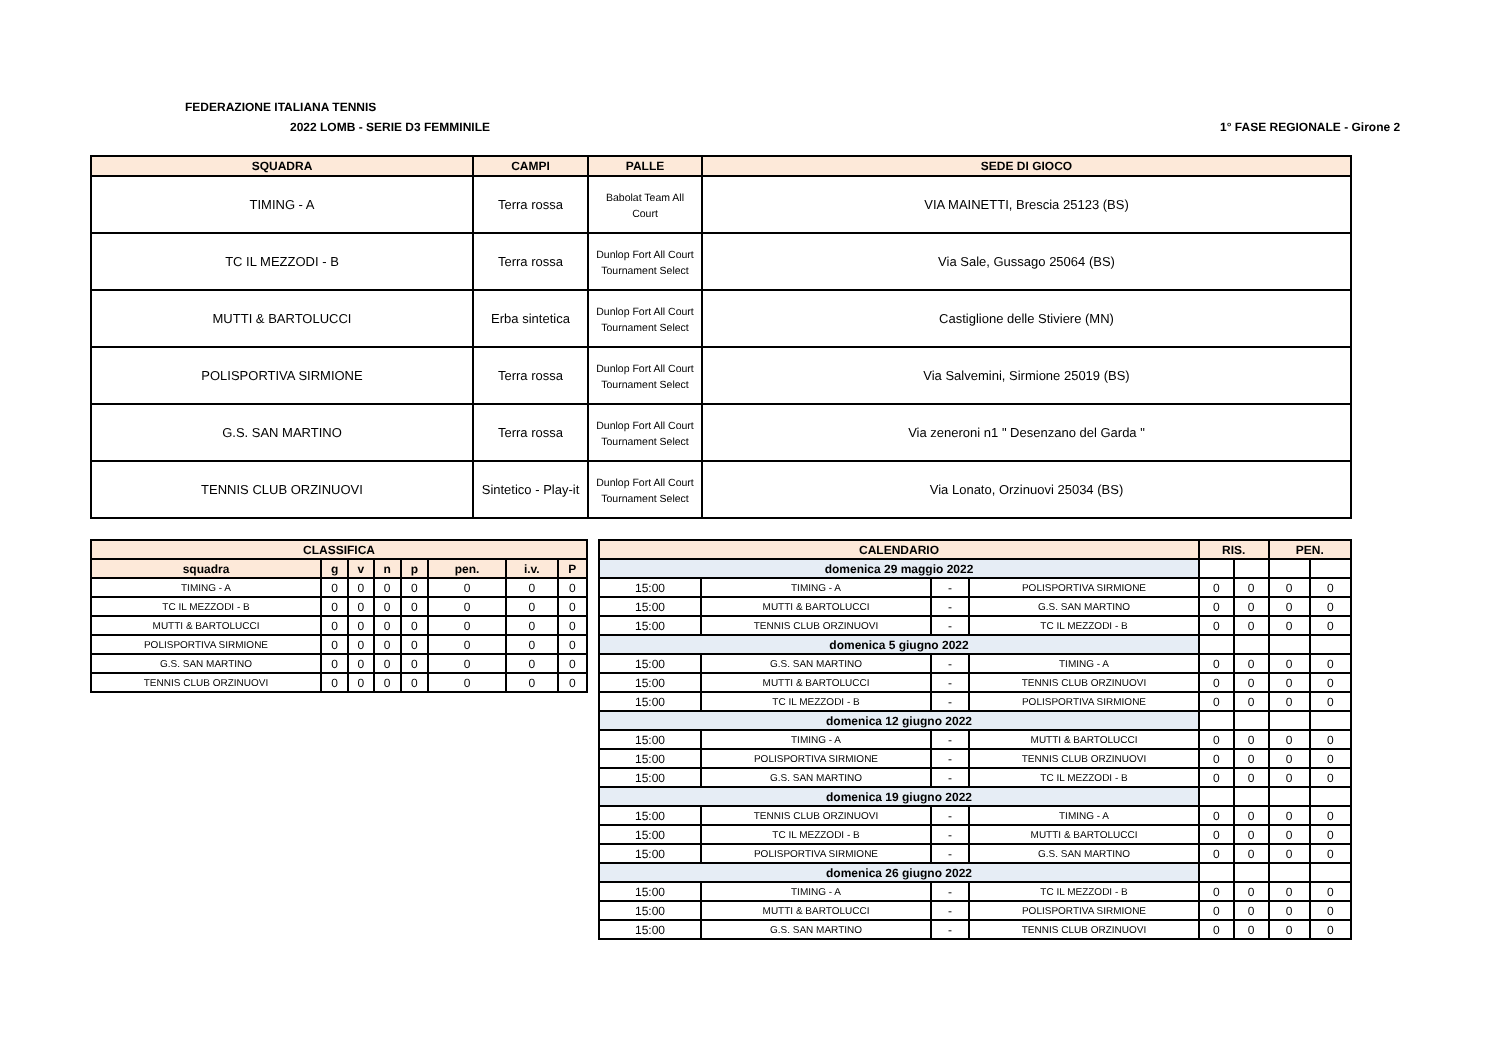FEDERAZIONE ITALIANA TENNIS
2022 LOMB - SERIE D3 FEMMINILE 1° FASE REGIONALE - Girone 2
| SQUADRA | CAMPI | PALLE | SEDE DI GIOCO |
| --- | --- | --- | --- |
| TIMING - A | Terra rossa | Babolat Team All Court | VIA MAINETTI, Brescia 25123 (BS) |
| TC IL MEZZODI - B | Terra rossa | Dunlop Fort All Court Tournament Select | Via Sale, Gussago 25064 (BS) |
| MUTTI & BARTOLUCCI | Erba sintetica | Dunlop Fort All Court Tournament Select | Castiglione delle Stiviere (MN) |
| POLISPORTIVA SIRMIONE | Terra rossa | Dunlop Fort All Court Tournament Select | Via Salvemini, Sirmione 25019 (BS) |
| G.S. SAN MARTINO | Terra rossa | Dunlop Fort All Court Tournament Select | Via zeneroni n1 " Desenzano del Garda " |
| TENNIS CLUB ORZINUOVI | Sintetico - Play-it | Dunlop Fort All Court Tournament Select | Via Lonato, Orzinuovi 25034 (BS) |
| CLASSIFICA | | | | | | | |
| --- | --- | --- | --- | --- | --- | --- | --- |
| squadra | g | v | n | p | pen. | i.v. | P |
| TIMING - A | 0 | 0 | 0 | 0 | 0 | 0 | 0 |
| TC IL MEZZODI - B | 0 | 0 | 0 | 0 | 0 | 0 | 0 |
| MUTTI & BARTOLUCCI | 0 | 0 | 0 | 0 | 0 | 0 | 0 |
| POLISPORTIVA SIRMIONE | 0 | 0 | 0 | 0 | 0 | 0 | 0 |
| G.S. SAN MARTINO | 0 | 0 | 0 | 0 | 0 | 0 | 0 |
| TENNIS CLUB ORZINUOVI | 0 | 0 | 0 | 0 | 0 | 0 | 0 |
| CALENDARIO | | | | RIS. | | PEN. | |
| --- | --- | --- | --- | --- | --- | --- | --- |
| domenica 29 maggio 2022 | | | | | | | |
| 15:00 | TIMING - A | - | POLISPORTIVA SIRMIONE | 0 | 0 | 0 | 0 |
| 15:00 | MUTTI & BARTOLUCCI | - | G.S. SAN MARTINO | 0 | 0 | 0 | 0 |
| 15:00 | TENNIS CLUB ORZINUOVI | - | TC IL MEZZODI - B | 0 | 0 | 0 | 0 |
| domenica 5 giugno 2022 | | | | | | | |
| 15:00 | G.S. SAN MARTINO | - | TIMING - A | 0 | 0 | 0 | 0 |
| 15:00 | MUTTI & BARTOLUCCI | - | TENNIS CLUB ORZINUOVI | 0 | 0 | 0 | 0 |
| 15:00 | TC IL MEZZODI - B | - | POLISPORTIVA SIRMIONE | 0 | 0 | 0 | 0 |
| domenica 12 giugno 2022 | | | | | | | |
| 15:00 | TIMING - A | - | MUTTI & BARTOLUCCI | 0 | 0 | 0 | 0 |
| 15:00 | POLISPORTIVA SIRMIONE | - | TENNIS CLUB ORZINUOVI | 0 | 0 | 0 | 0 |
| 15:00 | G.S. SAN MARTINO | - | TC IL MEZZODI - B | 0 | 0 | 0 | 0 |
| domenica 19 giugno 2022 | | | | | | | |
| 15:00 | TENNIS CLUB ORZINUOVI | - | TIMING - A | 0 | 0 | 0 | 0 |
| 15:00 | TC IL MEZZODI - B | - | MUTTI & BARTOLUCCI | 0 | 0 | 0 | 0 |
| 15:00 | POLISPORTIVA SIRMIONE | - | G.S. SAN MARTINO | 0 | 0 | 0 | 0 |
| domenica 26 giugno 2022 | | | | | | | |
| 15:00 | TIMING - A | - | TC IL MEZZODI - B | 0 | 0 | 0 | 0 |
| 15:00 | MUTTI & BARTOLUCCI | - | POLISPORTIVA SIRMIONE | 0 | 0 | 0 | 0 |
| 15:00 | G.S. SAN MARTINO | - | TENNIS CLUB ORZINUOVI | 0 | 0 | 0 | 0 |